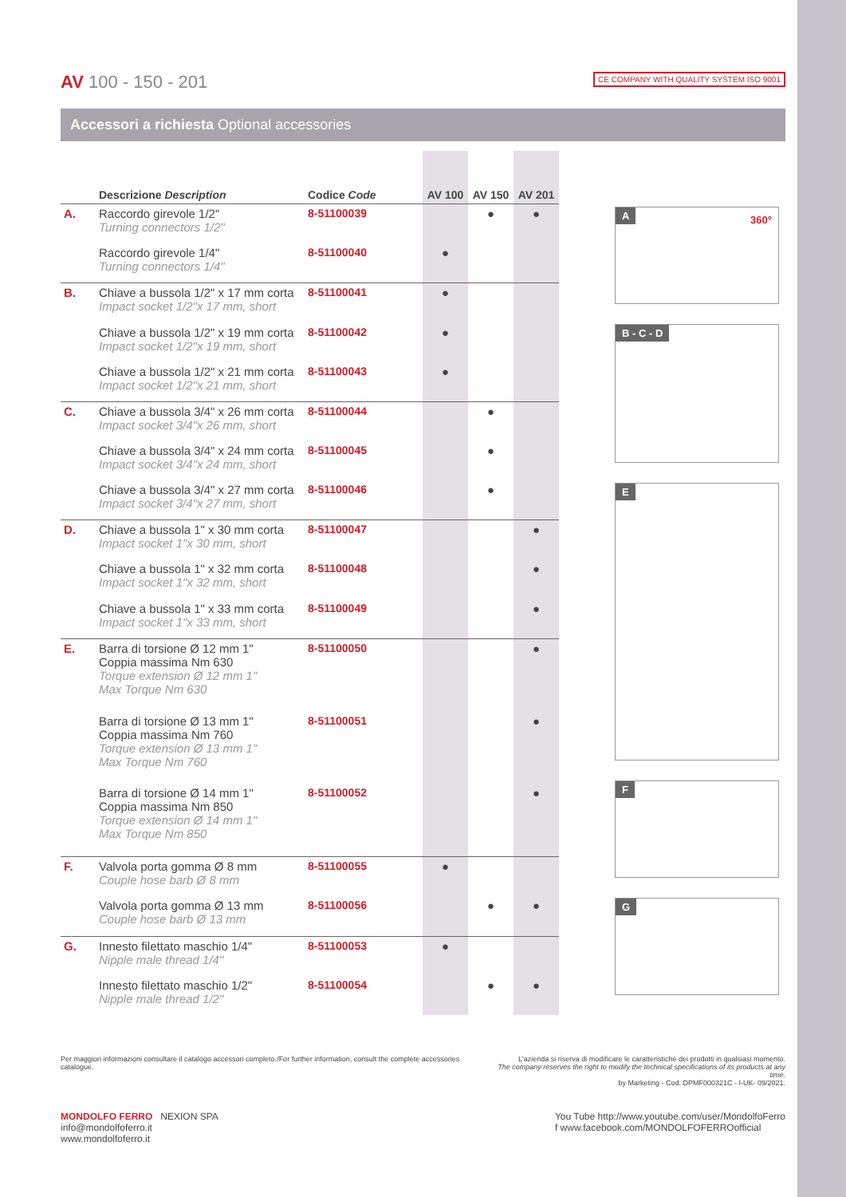AV 100 - 150 - 201
CE COMPANY WITH QUALITY SYSTEM ISO 9001
Accessori a richiesta Optional accessories
| | Descrizione Description | Codice Code | AV 100 | AV 150 | AV 201 |
| --- | --- | --- | --- | --- | --- |
| A. | Raccordo girevole 1/2" Turning connectors 1/2" | 8-51100039 | | ● | ● |
| | Raccordo girevole 1/4" Turning connectors 1/4" | 8-51100040 | ● | | |
| B. | Chiave a bussola 1/2" x 17 mm corta Impact socket 1/2"x 17 mm, short | 8-51100041 | ● | | |
| | Chiave a bussola 1/2" x 19 mm corta Impact socket 1/2"x 19 mm, short | 8-51100042 | ● | | |
| | Chiave a bussola 1/2" x 21 mm corta Impact socket 1/2"x 21 mm, short | 8-51100043 | ● | | |
| C. | Chiave a bussola 3/4" x 26 mm corta Impact socket 3/4"x 26 mm, short | 8-51100044 | | ● | |
| | Chiave a bussola 3/4" x 24 mm corta Impact socket 3/4"x 24 mm, short | 8-51100045 | | ● | |
| | Chiave a bussola 3/4" x 27 mm corta Impact socket 3/4"x 27 mm, short | 8-51100046 | | ● | |
| D. | Chiave a bussola 1" x 30 mm corta Impact socket 1"x 30 mm, short | 8-51100047 | | | ● |
| | Chiave a bussola 1" x 32 mm corta Impact socket 1"x 32 mm, short | 8-51100048 | | | ● |
| | Chiave a bussola 1" x 33 mm corta Impact socket 1"x 33 mm, short | 8-51100049 | | | ● |
| E. | Barra di torsione Ø 12 mm 1" Coppia massima Nm 630 Torque extension Ø 12 mm 1" Max Torque Nm 630 | 8-51100050 | | | ● |
| | Barra di torsione Ø 13 mm 1" Coppia massima Nm 760 Torque extension Ø 13 mm 1" Max Torque Nm 760 | 8-51100051 | | | ● |
| | Barra di torsione Ø 14 mm 1" Coppia massima Nm 850 Torque extension Ø 14 mm 1" Max Torque Nm 850 | 8-51100052 | | | ● |
| F. | Valvola porta gomma Ø 8 mm Couple hose barb Ø 8 mm | 8-51100055 | ● | | |
| | Valvola porta gomma Ø 13 mm Couple hose barb Ø 13 mm | 8-51100056 | | ● | ● |
| G. | Innesto filettato maschio 1/4" Nipple male thread 1/4" | 8-51100053 | ● | | |
| | Innesto filettato maschio 1/2" Nipple male thread 1/2" | 8-51100054 | | ● | ● |
A 360°
B - C - D
E
F
G
Per maggiori informazioni consultare il catalogo accessori completo./For further information, consult the complete accessories catalogue.
L'azienda si riserva di modificare le caratteristiche dei prodotti in qualsiasi momento.
The company reserves the right to modify the technical specifications of its products at any time.
by Marketing - Cod. DPMF000321C - I-UK- 09/2021.
MONDOLFO FERRO NEXION SPA
info@mondolfoferro.it
www.mondolfoferro.it
You Tube http://www.youtube.com/user/MondolfoFerro
f www.facebook.com/MONDOLFOFERROofficial